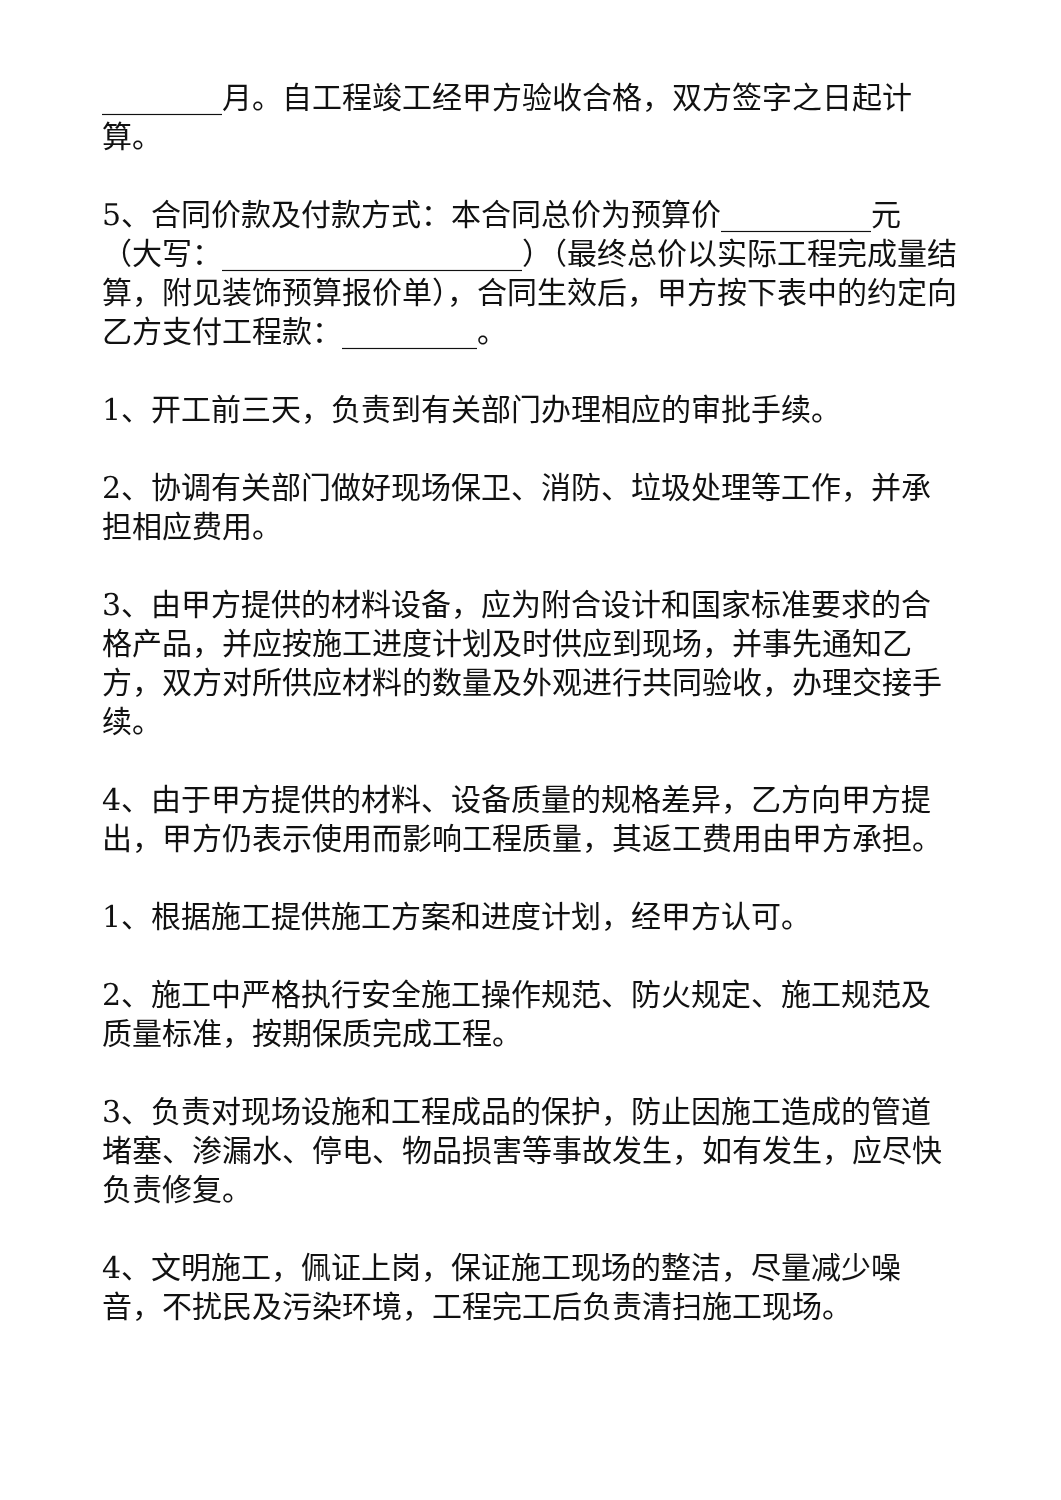________月。自工程竣工经甲方验收合格，双方签字之日起计算。
5、合同价款及付款方式：本合同总价为预算价__________元（大写：____________________）（最终总价以实际工程完成量结算，附见装饰预算报价单），合同生效后，甲方按下表中的约定向乙方支付工程款：_________。
1、开工前三天，负责到有关部门办理相应的审批手续。
2、协调有关部门做好现场保卫、消防、垃圾处理等工作，并承担相应费用。
3、由甲方提供的材料设备，应为附合设计和国家标准要求的合格产品，并应按施工进度计划及时供应到现场，并事先通知乙方，双方对所供应材料的数量及外观进行共同验收，办理交接手续。
4、由于甲方提供的材料、设备质量的规格差异，乙方向甲方提出，甲方仍表示使用而影响工程质量，其返工费用由甲方承担。
1、根据施工提供施工方案和进度计划，经甲方认可。
2、施工中严格执行安全施工操作规范、防火规定、施工规范及质量标准，按期保质完成工程。
3、负责对现场设施和工程成品的保护，防止因施工造成的管道堵塞、渗漏水、停电、物品损害等事故发生，如有发生，应尽快负责修复。
4、文明施工，佩证上岗，保证施工现场的整洁，尽量减少噪音，不扰民及污染环境，工程完工后负责清扫施工现场。